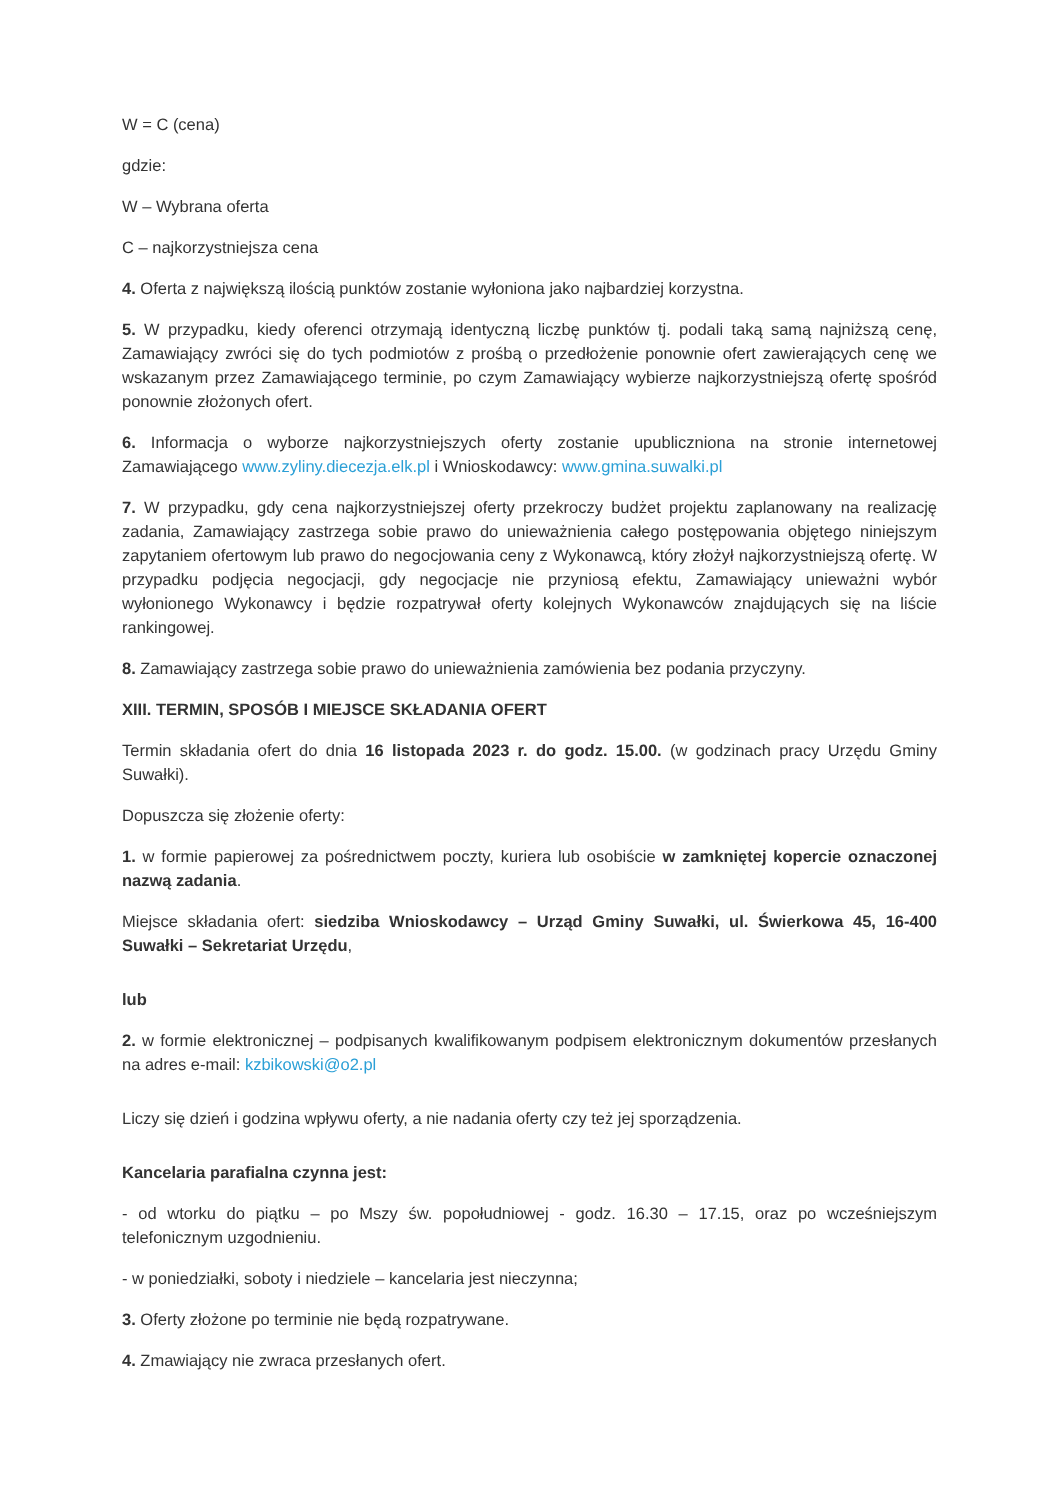W = C (cena)
gdzie:
W – Wybrana oferta
C – najkorzystniejsza cena
4. Oferta z największą ilością punktów zostanie wyłoniona jako najbardziej korzystna.
5. W przypadku, kiedy oferenci otrzymają identyczną liczbę punktów tj. podali taką samą najniższą cenę, Zamawiający zwróci się do tych podmiotów z prośbą o przedłożenie ponownie ofert zawierających cenę we wskazanym przez Zamawiającego terminie, po czym Zamawiający wybierze najkorzystniejszą ofertę spośród ponownie złożonych ofert.
6. Informacja o wyborze najkorzystniejszych oferty zostanie upubliczniona na stronie internetowej Zamawiającego www.zyliny.diecezja.elk.pl i Wnioskodawcy: www.gmina.suwalki.pl
7. W przypadku, gdy cena najkorzystniejszej oferty przekroczy budżet projektu zaplanowany na realizację zadania, Zamawiający zastrzega sobie prawo do unieważnienia całego postępowania objętego niniejszym zapytaniem ofertowym lub prawo do negocjowania ceny z Wykonawcą, który złożył najkorzystniejszą ofertę. W przypadku podjęcia negocjacji, gdy negocjacje nie przyniosą efektu, Zamawiający unieważni wybór wyłonionego Wykonawcy i będzie rozpatrywał oferty kolejnych Wykonawców znajdujących się na liście rankingowej.
8. Zamawiający zastrzega sobie prawo do unieważnienia zamówienia bez podania przyczyny.
XIII. TERMIN, SPOSÓB I MIEJSCE SKŁADANIA OFERT
Termin składania ofert do dnia 16 listopada 2023 r. do godz. 15.00. (w godzinach pracy Urzędu Gminy Suwałki).
Dopuszcza się złożenie oferty:
1. w formie papierowej za pośrednictwem poczty, kuriera lub osobiście w zamkniętej kopercie oznaczonej nazwą zadania.
Miejsce składania ofert: siedziba Wnioskodawcy – Urząd Gminy Suwałki, ul. Świerkowa 45, 16-400 Suwałki – Sekretariat Urzędu,
lub
2. w formie elektronicznej – podpisanych kwalifikowanym podpisem elektronicznym dokumentów przesłanych na adres e-mail: kzbikowski@o2.pl
Liczy się dzień i godzina wpływu oferty, a nie nadania oferty czy też jej sporządzenia.
Kancelaria parafialna czynna jest:
- od wtorku do piątku – po Mszy św. popołudniowej - godz. 16.30 – 17.15, oraz po wcześniejszym telefonicznym uzgodnieniu.
- w poniedziałki, soboty i niedziele – kancelaria jest nieczynna;
3. Oferty złożone po terminie nie będą rozpatrywane.
4. Zmawiający nie zwraca przesłanych ofert.